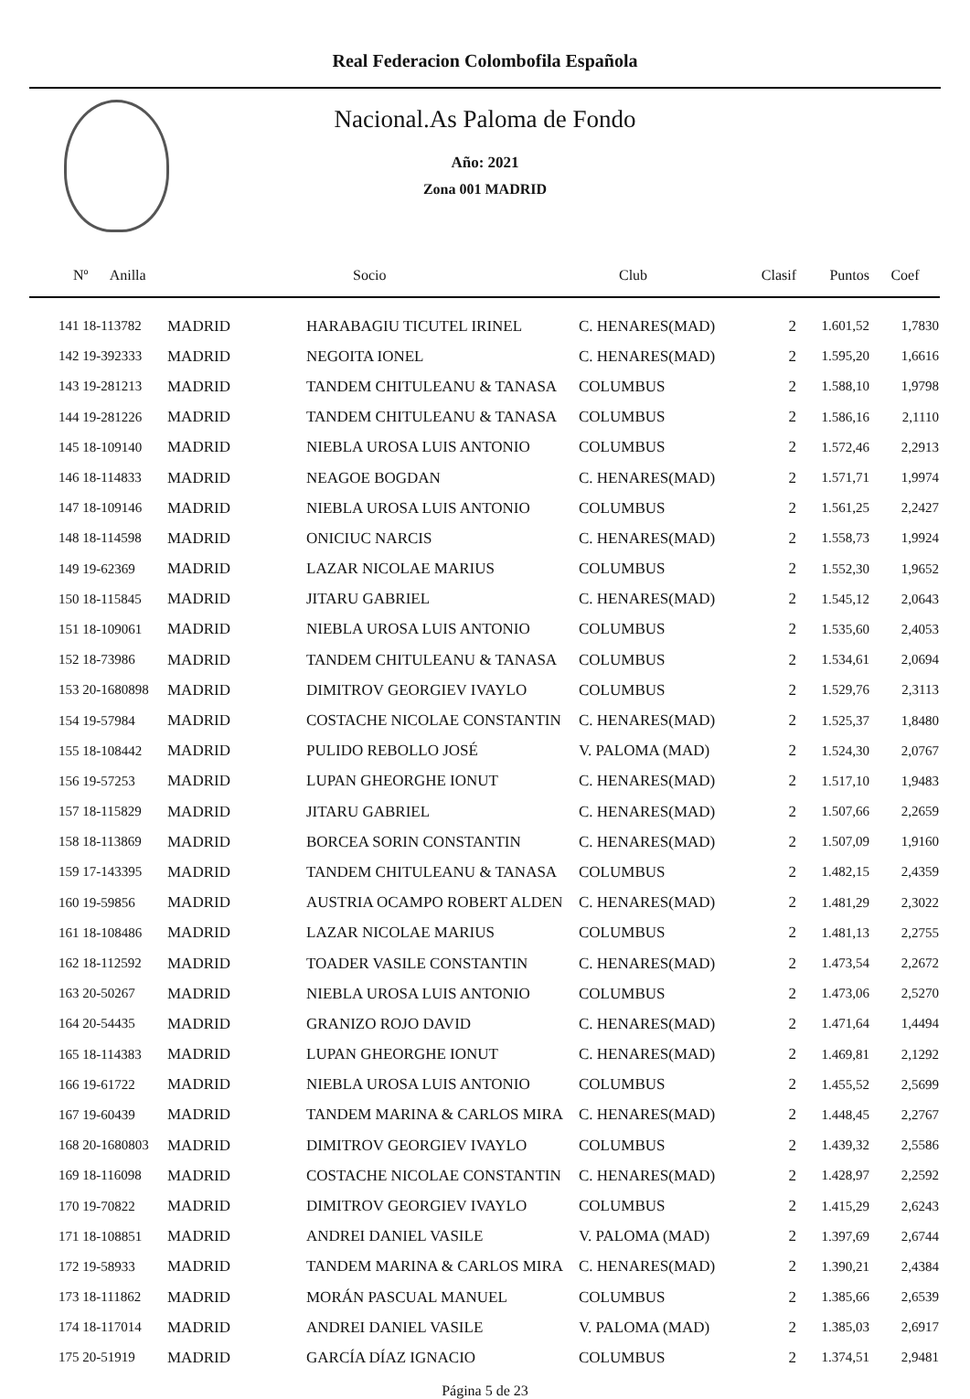Real Federacion Colombofila Española
Nacional.As Paloma de Fondo
Año: 2021
Zona 001 MADRID
| Nº Anilla | | Socio | Club | Clasif | Puntos | Coef |
| --- | --- | --- | --- | --- | --- | --- |
| 141 18-113782 | MADRID | HARABAGIU TICUTEL IRINEL | C. HENARES(MAD) | 2 | 1.601,52 | 1,7830 |
| 142 19-392333 | MADRID | NEGOITA IONEL | C. HENARES(MAD) | 2 | 1.595,20 | 1,6616 |
| 143 19-281213 | MADRID | TANDEM CHITULEANU & TANASA | COLUMBUS | 2 | 1.588,10 | 1,9798 |
| 144 19-281226 | MADRID | TANDEM CHITULEANU & TANASA | COLUMBUS | 2 | 1.586,16 | 2,1110 |
| 145 18-109140 | MADRID | NIEBLA UROSA LUIS ANTONIO | COLUMBUS | 2 | 1.572,46 | 2,2913 |
| 146 18-114833 | MADRID | NEAGOE BOGDAN | C. HENARES(MAD) | 2 | 1.571,71 | 1,9974 |
| 147 18-109146 | MADRID | NIEBLA UROSA LUIS ANTONIO | COLUMBUS | 2 | 1.561,25 | 2,2427 |
| 148 18-114598 | MADRID | ONICIUC NARCIS | C. HENARES(MAD) | 2 | 1.558,73 | 1,9924 |
| 149 19-62369 | MADRID | LAZAR NICOLAE MARIUS | COLUMBUS | 2 | 1.552,30 | 1,9652 |
| 150 18-115845 | MADRID | JITARU GABRIEL | C. HENARES(MAD) | 2 | 1.545,12 | 2,0643 |
| 151 18-109061 | MADRID | NIEBLA UROSA LUIS ANTONIO | COLUMBUS | 2 | 1.535,60 | 2,4053 |
| 152 18-73986 | MADRID | TANDEM CHITULEANU & TANASA | COLUMBUS | 2 | 1.534,61 | 2,0694 |
| 153 20-1680898 | MADRID | DIMITROV GEORGIEV IVAYLO | COLUMBUS | 2 | 1.529,76 | 2,3113 |
| 154 19-57984 | MADRID | COSTACHE NICOLAE CONSTANTIN | C. HENARES(MAD) | 2 | 1.525,37 | 1,8480 |
| 155 18-108442 | MADRID | PULIDO REBOLLO JOSÉ | V. PALOMA (MAD) | 2 | 1.524,30 | 2,0767 |
| 156 19-57253 | MADRID | LUPAN GHEORGHE IONUT | C. HENARES(MAD) | 2 | 1.517,10 | 1,9483 |
| 157 18-115829 | MADRID | JITARU GABRIEL | C. HENARES(MAD) | 2 | 1.507,66 | 2,2659 |
| 158 18-113869 | MADRID | BORCEA SORIN CONSTANTIN | C. HENARES(MAD) | 2 | 1.507,09 | 1,9160 |
| 159 17-143395 | MADRID | TANDEM CHITULEANU & TANASA | COLUMBUS | 2 | 1.482,15 | 2,4359 |
| 160 19-59856 | MADRID | AUSTRIA OCAMPO ROBERT ALDEN | C. HENARES(MAD) | 2 | 1.481,29 | 2,3022 |
| 161 18-108486 | MADRID | LAZAR NICOLAE MARIUS | COLUMBUS | 2 | 1.481,13 | 2,2755 |
| 162 18-112592 | MADRID | TOADER VASILE CONSTANTIN | C. HENARES(MAD) | 2 | 1.473,54 | 2,2672 |
| 163 20-50267 | MADRID | NIEBLA UROSA LUIS ANTONIO | COLUMBUS | 2 | 1.473,06 | 2,5270 |
| 164 20-54435 | MADRID | GRANIZO ROJO DAVID | C. HENARES(MAD) | 2 | 1.471,64 | 1,4494 |
| 165 18-114383 | MADRID | LUPAN GHEORGHE IONUT | C. HENARES(MAD) | 2 | 1.469,81 | 2,1292 |
| 166 19-61722 | MADRID | NIEBLA UROSA LUIS ANTONIO | COLUMBUS | 2 | 1.455,52 | 2,5699 |
| 167 19-60439 | MADRID | TANDEM MARINA & CARLOS MIRA | C. HENARES(MAD) | 2 | 1.448,45 | 2,2767 |
| 168 20-1680803 | MADRID | DIMITROV GEORGIEV IVAYLO | COLUMBUS | 2 | 1.439,32 | 2,5586 |
| 169 18-116098 | MADRID | COSTACHE NICOLAE CONSTANTIN | C. HENARES(MAD) | 2 | 1.428,97 | 2,2592 |
| 170 19-70822 | MADRID | DIMITROV GEORGIEV IVAYLO | COLUMBUS | 2 | 1.415,29 | 2,6243 |
| 171 18-108851 | MADRID | ANDREI DANIEL VASILE | V. PALOMA (MAD) | 2 | 1.397,69 | 2,6744 |
| 172 19-58933 | MADRID | TANDEM MARINA & CARLOS MIRA | C. HENARES(MAD) | 2 | 1.390,21 | 2,4384 |
| 173 18-111862 | MADRID | MORÁN PASCUAL MANUEL | COLUMBUS | 2 | 1.385,66 | 2,6539 |
| 174 18-117014 | MADRID | ANDREI DANIEL VASILE | V. PALOMA (MAD) | 2 | 1.385,03 | 2,6917 |
| 175 20-51919 | MADRID | GARCÍA DÍAZ IGNACIO | COLUMBUS | 2 | 1.374,51 | 2,9481 |
Página 5 de 23